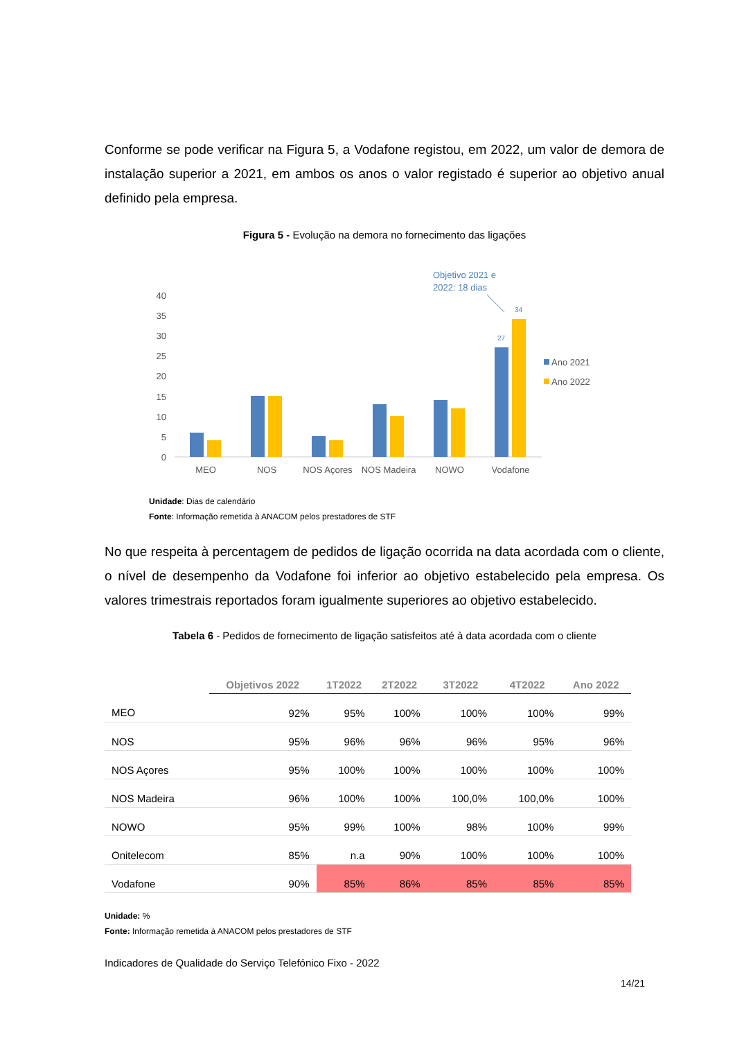Conforme se pode verificar na Figura 5, a Vodafone registou, em 2022, um valor de demora de instalação superior a 2021, em ambos os anos o valor registado é superior ao objetivo anual definido pela empresa.
Figura 5 - Evolução na demora no fornecimento das ligações
Objetivo 2021 e
2022: 18 dias
40
35
30
25
20
15
10
5
0
27
34
MEO
NOS
NOS Açores
NOS Madeira
NOWO
Vodafone
Ano 2021
Ano 2022
Unidade: Dias de calendário
Fonte: Informação remetida à ANACOM pelos prestadores de STF
No que respeita à percentagem de pedidos de ligação ocorrida na data acordada com o cliente, o nível de desempenho da Vodafone foi inferior ao objetivo estabelecido pela empresa. Os valores trimestrais reportados foram igualmente superiores ao objetivo estabelecido.
Tabela 6 - Pedidos de fornecimento de ligação satisfeitos até à data acordada com o cliente
| | Objetivos 2022 | 1T2022 | 2T2022 | 3T2022 | 4T2022 | Ano 2022 |
| --- | --- | --- | --- | --- | --- | --- |
| MEO | 92% | 95% | 100% | 100% | 100% | 99% |
| NOS | 95% | 96% | 96% | 96% | 95% | 96% |
| NOS Açores | 95% | 100% | 100% | 100% | 100% | 100% |
| NOS Madeira | 96% | 100% | 100% | 100,0% | 100,0% | 100% |
| NOWO | 95% | 99% | 100% | 98% | 100% | 99% |
| Onitelecom | 85% | n.a | 90% | 100% | 100% | 100% |
| Vodafone | 90% | 85% | 86% | 85% | 85% | 85% |
Unidade: %
Fonte: Informação remetida à ANACOM pelos prestadores de STF
Indicadores de Qualidade do Serviço Telefónico Fixo - 2022
14/21